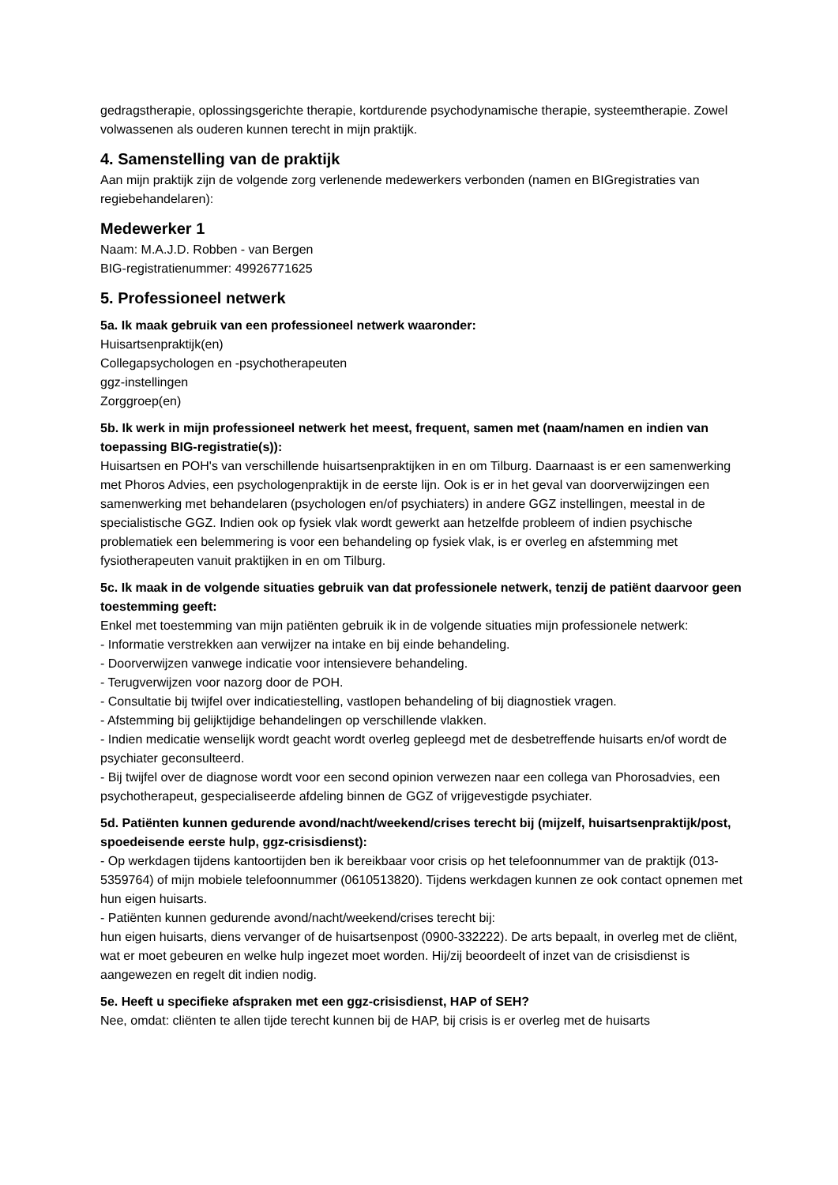gedragstherapie, oplossingsgerichte therapie, kortdurende psychodynamische therapie, systeemtherapie. Zowel volwassenen als ouderen kunnen terecht in mijn praktijk.
4. Samenstelling van de praktijk
Aan mijn praktijk zijn de volgende zorg verlenende medewerkers verbonden (namen en BIGregistraties van regiebehandelaren):
Medewerker 1
Naam: M.A.J.D. Robben - van Bergen
BIG-registratienummer: 49926771625
5. Professioneel netwerk
5a. Ik maak gebruik van een professioneel netwerk waaronder:
Huisartsenpraktijk(en)
Collegapsychologen en -psychotherapeuten
ggz-instellingen
Zorggroep(en)
5b. Ik werk in mijn professioneel netwerk het meest, frequent, samen met (naam/namen en indien van toepassing BIG-registratie(s)):
Huisartsen en POH's van verschillende huisartsenpraktijken in en om Tilburg. Daarnaast is er een samenwerking met Phoros Advies, een psychologenpraktijk in de eerste lijn. Ook is er in het geval van doorverwijzingen een samenwerking met behandelaren (psychologen en/of psychiaters) in andere GGZ instellingen, meestal in de specialistische GGZ. Indien ook op fysiek vlak wordt gewerkt aan hetzelfde probleem of indien psychische problematiek een belemmering is voor een behandeling op fysiek vlak, is er overleg en afstemming met fysiotherapeuten vanuit praktijken in en om Tilburg.
5c. Ik maak in de volgende situaties gebruik van dat professionele netwerk, tenzij de patiënt daarvoor geen toestemming geeft:
Enkel met toestemming van mijn patiënten gebruik ik in de volgende situaties mijn professionele netwerk:
- Informatie verstrekken aan verwijzer na intake en bij einde behandeling.
- Doorverwijzen vanwege indicatie voor intensievere behandeling.
- Terugverwijzen voor nazorg door de POH.
- Consultatie bij twijfel over indicatiestelling, vastlopen behandeling of bij diagnostiek vragen.
- Afstemming bij gelijktijdige behandelingen op verschillende vlakken.
- Indien medicatie wenselijk wordt geacht wordt overleg gepleegd met de desbetreffende huisarts en/of wordt de psychiater geconsulteerd.
- Bij twijfel over de diagnose wordt voor een second opinion verwezen naar een collega van Phorosadvies, een psychotherapeut, gespecialiseerde afdeling binnen de GGZ of vrijgevestigde psychiater.
5d. Patiënten kunnen gedurende avond/nacht/weekend/crises terecht bij (mijzelf, huisartsenpraktijk/post, spoedeisende eerste hulp, ggz-crisisdienst):
- Op werkdagen tijdens kantoortijden ben ik bereikbaar voor crisis op het telefoonnummer van de praktijk (013-5359764) of mijn mobiele telefoonnummer (0610513820). Tijdens werkdagen kunnen ze ook contact opnemen met hun eigen huisarts.
- Patiënten kunnen gedurende avond/nacht/weekend/crises terecht bij:
hun eigen huisarts, diens vervanger of de huisartsenpost (0900-332222). De arts bepaalt, in overleg met de cliënt, wat er moet gebeuren en welke hulp ingezet moet worden. Hij/zij beoordeelt of inzet van de crisisdienst is aangewezen en regelt dit indien nodig.
5e. Heeft u specifieke afspraken met een ggz-crisisdienst, HAP of SEH?
Nee, omdat: cliënten te allen tijde terecht kunnen bij de HAP, bij crisis is er overleg met de huisarts